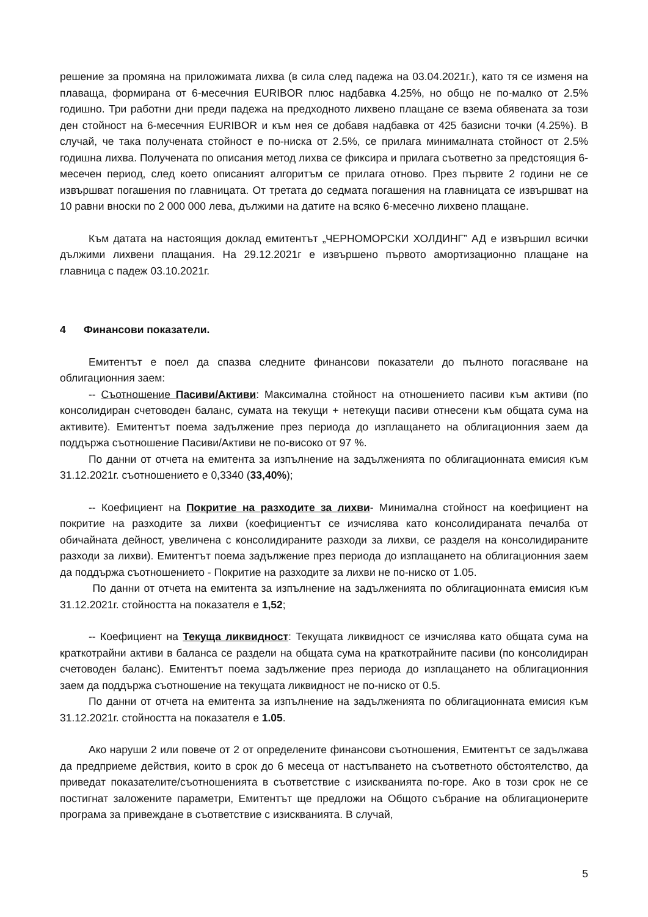решение за промяна на приложимата лихва (в сила след падежа на 03.04.2021г.), като тя се изменя на плаваща, формирана от 6-месечния EURIBOR плюс надбавка 4.25%, но общо не по-малко от 2.5% годишно. Три работни дни преди падежа на предходното лихвено плащане се взема обявената за този ден стойност на 6-месечния EURIBOR и към нея се добавя надбавка от 425 базисни точки (4.25%). В случай, че така получената стойност е по-ниска от 2.5%, се прилага минималната стойност от 2.5% годишна лихва. Получената по описания метод лихва се фиксира и прилага съответно за предстоящия 6-месечен период, след което описаният алгоритъм се прилага отново. През първите 2 години не се извършват погашения по главницата. От третата до седмата погашения на главницата се извършват на 10 равни вноски по 2 000 000 лева, дължими на датите на всяко 6-месечно лихвено плащане.
Към датата на настоящия доклад емитентът „ЧЕРНОМОРСКИ ХОЛДИНГ” АД е извършил всички дължими лихвени плащания. На 29.12.2021г е извършено първото амортизационно плащане на главница с падеж 03.10.2021г.
4 Финансови показатели.
Емитентът е поел да спазва следните финансови показатели до пълното погасяване на облигационния заем:
-- Съотношение Пасиви/Активи: Максимална стойност на отношението пасиви към активи (по консолидиран счетоводен баланс, сумата на текущи + нетекущи пасиви отнесени към общата сума на активите). Емитентът поема задължение през периода до изплащането на облигационния заем да поддържа съотношение Пасиви/Активи не по-високо от 97 %.
По данни от отчета на емитента за изпълнение на задълженията по облигационната емисия към 31.12.2021г. съотношението е 0,3340 (33,40%);
-- Коефициент на Покритие на разходите за лихви- Минимална стойност на коефициент на покритие на разходите за лихви (коефициентът се изчислява като консолидираната печалба от обичайната дейност, увеличена с консолидираните разходи за лихви, се разделя на консолидираните разходи за лихви). Емитентът поема задължение през периода до изплащането на облигационния заем да поддържа съотношението - Покритие на разходите за лихви не по-ниско от 1.05.
По данни от отчета на емитента за изпълнение на задълженията по облигационната емисия към 31.12.2021г. стойността на показателя е 1,52;
-- Коефициент на Текуща ликвидност: Текущата ликвидност се изчислява като общата сума на краткотрайни активи в баланса се раздели на общата сума на краткотрайните пасиви (по консолидиран счетоводен баланс). Емитентът поема задължение през периода до изплащането на облигационния заем да поддържа съотношение на текущата ликвидност не по-ниско от 0.5.
По данни от отчета на емитента за изпълнение на задълженията по облигационната емисия към 31.12.2021г. стойността на показателя е 1.05.
Ако наруши 2 или повече от 2 от определените финансови съотношения, Емитентът се задължава да предприеме действия, които в срок до 6 месеца от настъпването на съответното обстоятелство, да приведат показателите/съотношенията в съответствие с изискванията по-горе. Ако в този срок не се постигнат заложените параметри, Емитентът ще предложи на Общото събрание на облигационерите програма за привеждане в съответствие с изискванията. В случай,
5